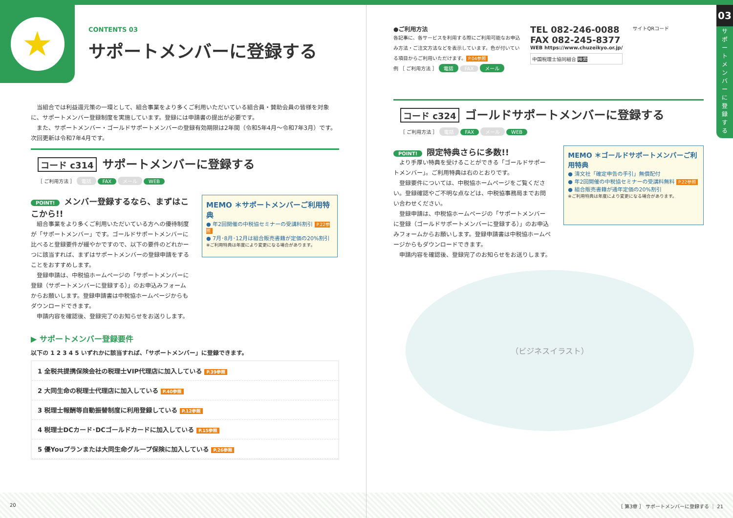★
CONTENTS 03
サポートメンバーに登録する
　当組合では利益還元策の一環として、組合事業をより多くご利用いただいている組合員・賛助会員の皆様を対象に、サポートメンバー登録制度を実施しています。登録には申請書の提出が必要です。
　また、サポートメンバー・ゴールドサポートメンバーの登録有効期限は2年間（令和5年4月〜令和7年3月）です。次回更新は令和7年4月です。
コード c314
サポートメンバーに登録する
［ ご利用方法 ］ 電話 FAX メール WEB
POINT! メンバー登録するなら、まずはここから!!
　組合事業をより多くご利用いただいている方への優待制度が「サポートメンバー」です。ゴールドサポートメンバーに比べると登録要件が緩やかですので、以下の要件のどれかーつに該当すれば、まずはサポートメンバーの登録申請をすることをおすすめします。
　登録申請は、中税協ホームページの「サポートメンバーに登録（サポートメンバーに登録する）」のお申込みフォームからお願いします。登録申請書は中税協ホームページからもダウンロードできます。
　申請内容を確認後、登録完了のお知らせをお送りします。
MEMO ＊サポートメンバーご利用特典
● 年2回開催の中税協セミナーの受講料割引 P.22参照
● 7月･8月･12月は組合販売書籍が定価の20%割引
※ご利用特典は年度により変更になる場合があります。
▶ サポートメンバー登録要件
以下の 1 2 3 4 5 いずれかに該当すれば、「サポートメンバー」に登録できます。
1 全税共提携保険会社の税理士VIP代理店に加入している P.39参照
2 大同生命の税理士代理店に加入している P.40参照
3 税理士報酬等自動振替制度に利用登録している P.12参照
4 税理士DCカード･DCゴールドカードに加入している P.15参照
5 優Youプランまたは大同生命グループ保険に加入している P.26参照
20
03
サ
ポ
ー
ト
メ
ン
バ
ー
に
登
録
す
る
●ご利用方法
各記事に、各サービスを利用する際にご利用可能なお申込み方法・ご注文方法などを表示しています。色が付いている項目からご利用いただけます。 P.04参照
例 ［ ご利用方法 ］ 電話 FAX メール
TEL 082-246-0088
FAX 082-245-8377
WEB https://www.chuzeikyo.or.jp/
中国税理士協同組合 検索
サイトQRコード
コード c324
ゴールドサポートメンバーに登録する
［ ご利用方法 ］ 電話 FAX メール WEB
POINT! 限定特典さらに多数!!
　より手厚い特典を受けることができる「ゴールドサポートメンバー」。ご利用特典は右のとおりです。
　登録要件については、中税協ホームページをご覧ください。登録確認やご不明な点などは、中税協事務局までお問い合わせください。
　登録申請は、中税協ホームページの「サポートメンバーに登録（ゴールドサポートメンバーに登録する）」のお申込みフォームからお願いします。登録申請書は中税協ホームページからもダウンロードできます。
　申請内容を確認後、登録完了のお知らせをお送りします。
MEMO ＊ゴールドサポートメンバーご利用特典
● 清文社「確定申告の手引」無償配付
● 年2回開催の中税協セミナーの受講料無料 P.22参照
● 組合販売書籍が通年定価の20%割引
※ご利用特典は年度により変更になる場合があります。
（ビジネスイラスト）
［ 第3章 ］ サポートメンバーに登録する ｜ 21